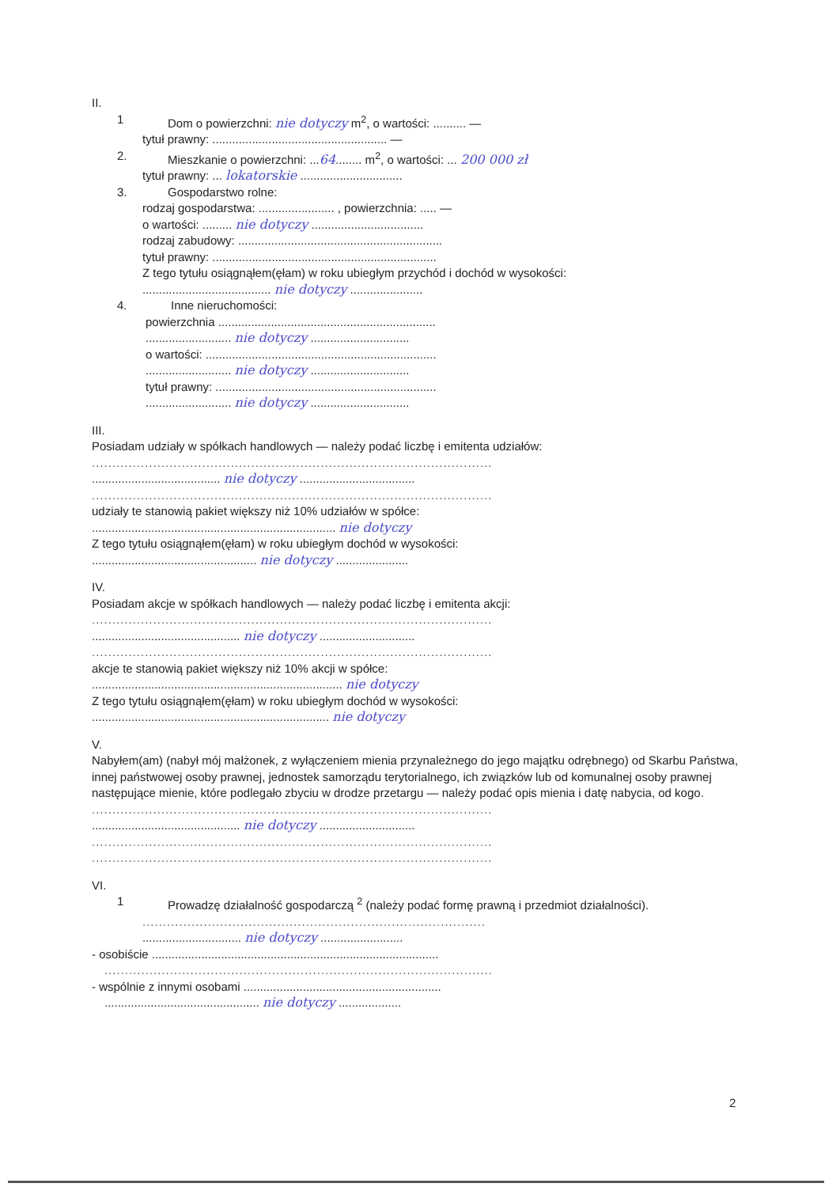II.
1 Dom o powierzchni: nie dotyczy m<sup>2</sup>, o wartości: .......... —
tytuł prawny: ..................................................... —
2. Mieszkanie o powierzchni: ...64........ m<sup>2</sup>, o wartości: ... 200 000 zł
tytuł prawny: ... lokatorskie ...............................
3. Gospodarstwo rolne:
rodzaj gospodarstwa: ....................... , powierzchnia: ..... —
o wartości: ......... nie dotyczy ..................................
rodzaj zabudowy: ..............................................................
tytuł prawny: ....................................................................
Z tego tytułu osiągnąłem(ęłam) w roku ubiegłym przychód i dochód w wysokości:
....................................... nie dotyczy ......................
4. Inne nieruchomości:
powierzchnia ..................................................................
.......................... nie dotyczy ..............................
o wartości: ......................................................................
.......................... nie dotyczy ..............................
tytuł prawny: ...................................................................
.......................... nie dotyczy ..............................
III.
Posiadam udziały w spółkach handlowych — należy podać liczbę i emitenta udziałów:
..................................................................................................
....................................... nie dotyczy ...................................
..................................................................................................
udziały te stanowią pakiet większy niż 10% udziałów w spółce:
.......................................................................... nie dotyczy
Z tego tytułu osiągnąłem(ęłam) w roku ubiegłym dochód w wysokości:
.................................................. nie dotyczy ......................
IV.
Posiadam akcje w spółkach handlowych — należy podać liczbę i emitenta akcji:
..................................................................................................
............................................. nie dotyczy .............................
..................................................................................................
akcje te stanowią pakiet większy niż 10% akcji w spółce:
............................................................................ nie dotyczy
Z tego tytułu osiągnąłem(ęłam) w roku ubiegłym dochód w wysokości:
........................................................................ nie dotyczy
V.
Nabyłem(am) (nabył mój małżonek, z wyłączeniem mienia przynależnego do jego majątku odrębnego) od Skarbu Państwa, innej państwowej osoby prawnej, jednostek samorządu terytorialnego, ich związków lub od komunalnej osoby prawnej następujące mienie, które podlegało zbyciu w drodze przetargu — należy podać opis mienia i datę nabycia, od kogo.
..................................................................................................
............................................. nie dotyczy .............................
..................................................................................................
..................................................................................................
VI.
1 Prowadzę działalność gospodarczą <sup>2</sup> (należy podać formę prawną i przedmiot działalności).
....................................................................................
.............................. nie dotyczy .........................
- osobiście .......................................................................................
...............................................................................................
- wspólnie z innymi osobami ............................................................
............................................... nie dotyczy ...................
2